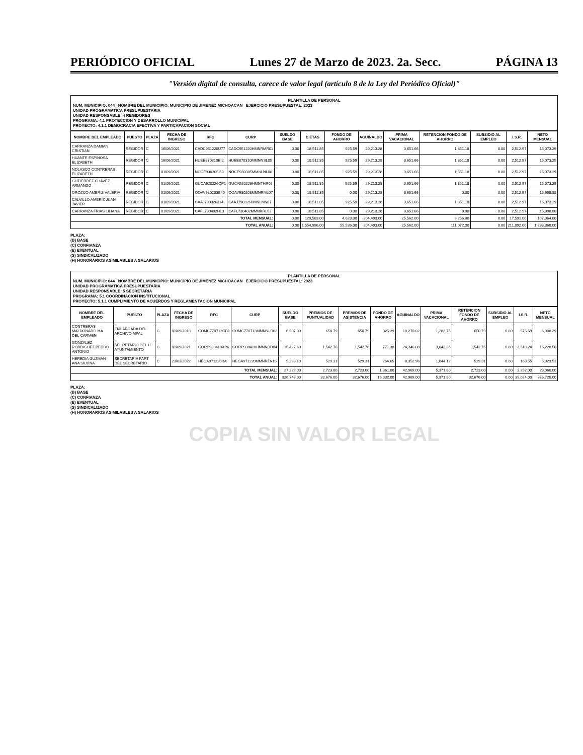PERIÓDICO OFICIAL Lunes 27 de Marzo de 2023. 2a. Secc. PÁGINA 13
"Versión digital de consulta, carece de valor legal (artículo 8 de la Ley del Periódico Oficial)"
PLANTILLA DE PERSONAL
NUM. MUNICIPIO: 044 NOMBRE DEL MUNICIPIO: MUNICIPIO DE JIMENEZ MICHOACAN EJERCICIO PRESUPUESTAL: 2023
UNIDAD PROGRAMATICA PRESUPUESTARIA
UNIDAD RESPONSABLE: 4 REGIDORES
PROGRAMA: 4.1 PROTECCION Y DESARROLLO MUNICIPAL
PROYECTO: 4.1.1 DEMOCRACIA EFECTIVA Y PARTICAPACION SOCIAL
| NOMBRE DEL EMPLEADO | PUESTO | PLAZA | FECHA DE INGRESO | RFC | CURP | SUELDO BASE | DIETAS | FONDO DE AHORRO | AGUINALDO | PRIMA VACACIONAL | RETENCION FONDO DE AHORRO | SUBSIDIO AL EMPLEO | I.S.R. | NETO MENSUAL |
| --- | --- | --- | --- | --- | --- | --- | --- | --- | --- | --- | --- | --- | --- | --- |
| CARRANZA DAMIAN CRISTIAN | REGIDOR | C | 16/06/2021 | CADC951220U77 | CADC951220HMNRMR01 | 0.00 | 18,511.85 | 925.59 | 29,213.28 | 3,651.66 | 1,851.18 | 0.00 | 2,512.97 | 15,073.29 |
| HUANTE ESPINOSA ELIZABETH | REGIDOR | C | 16/06/2021 | HUEE870310EI2 | HUEE870310MMNNSL05 | 0.00 | 18,511.85 | 925.59 | 29,213.28 | 3,651.66 | 1,851.18 | 0.00 | 2,512.97 | 15,073.29 |
| NOLASCO CONTRERAS ELIZABETH | REGIDOR | C | 01/09/2021 | NOCE930305I50 | NOCE930305MMNLNL08 | 0.00 | 18,511.85 | 925.59 | 29,213.28 | 3,651.66 | 1,851.18 | 0.00 | 2,512.97 | 15,073.29 |
| GUTIERREZ CHAVEZ ARMANDO | REGIDOR | C | 01/09/2021 | GUCA920226QP1 | GUCA920226HMNTHR05 | 0.00 | 18,511.85 | 925.59 | 29,213.28 | 3,651.66 | 1,851.18 | 0.00 | 2,512.97 | 15,073.29 |
| OROZCO AMBRIZ VALERIA | REGIDOR | C | 01/09/2021 | OOAV980203B40 | OOAV980203MMNRML07 | 0.00 | 18,511.85 | 0.00 | 29,213.28 | 3,651.66 | 0.00 | 0.00 | 2,512.97 | 15,998.88 |
| CALVILLO AMBRIZ JUAN JAVIER | REGIDOR | C | 01/09/2021 | CAAJ790326314 | CAAJ790326HMNLMN07 | 0.00 | 18,511.85 | 925.59 | 29,213.28 | 3,651.66 | 1,851.18 | 0.00 | 2,512.97 | 15,073.29 |
| CARRANZA FRIAS LILIANA | REGIDOR | C | 01/09/2021 | CAFL730402HL3 | CAFL730402MMNRRL02 | 0.00 | 18,511.85 | 0.00 | 29,213.28 | 3,651.66 | 0.00 | 0.00 | 2,512.97 | 15,998.88 |
| TOTAL MENSUAL: | | | | | | 0.00 | 129,583.00 | 4,628.00 | 204,493.00 | 25,562.00 | 9,256.00 | 0.00 | 17,591.00 | 107,364.00 |
| TOTAL ANUAL: | | | | | | 0.00 | 1,554,996.00 | 55,536.00 | 204,493.00 | 25,562.00 | 111,072.00 | 0.00 | 211,092.00 | 1,288,368.00 |
PLAZA:
(B) BASE
(C) CONFIANZA
(E) EVENTUAL
(S) SINDICALIZADO
(H) HONORARIOS ASIMILABLES A SALARIOS
PLANTILLA DE PERSONAL
NUM. MUNICIPIO: 044 NOMBRE DEL MUNICIPIO: MUNICIPIO DE JIMENEZ MICHOACAN EJERCICIO PRESUPUESTAL: 2023
UNIDAD PROGRAMATICA PRESUPUESTARIA
UNIDAD RESPONSABLE: 5 SECRETARIA
PROGRAMA: 5.1 COORDINACION INSTITUCIONAL
PROYECTO: 5.1.1 CUMPLIMIENTO DE ACUERDOS Y REGLAMENTACION MUNICIPAL
| NOMBRE DEL EMPLEADO | PUESTO | PLAZA | FECHA DE INGRESO | RFC | CURP | SUELDO BASE | PREMIOS DE PUNTUALIDAD | PREMIOS DE ASISTENCIA | FONDO DE AHORRO | AGUINALDO | PRIMA VACACIONAL | RETENCION FONDO DE AHORRO | SUBSIDIO AL EMPLEO | I.S.R. | NETO MENSUAL |
| --- | --- | --- | --- | --- | --- | --- | --- | --- | --- | --- | --- | --- | --- | --- | --- |
| CONTRERAS MALDONADO MA. DEL CARMEN | ENCARGADA DEL ARCHIVO MPAL | C | 01/09/2018 | COMC770713GB1 | COMC770713MMNNLR03 | 6,507.90 | 650.79 | 650.79 | 325.39 | 10,270.02 | 1,283.75 | 650.79 | 0.00 | 575.69 | 6,908.39 |
| GONZALEZ RODRIGUEZ PEDRO ANTONIO | SECRETARIO DEL H. AYUNTAMIENTO | C | 01/09/2021 | GORP930418XP6 | GORP930418HMNNDD04 | 15,427.60 | 1,542.76 | 1,542.76 | 771.38 | 24,346.08 | 3,043.26 | 1,542.76 | 0.00 | 2,513.24 | 15,228.50 |
| HEREDIA GUZMAN ANA SILVINA | SECRETARIA PART DEL SECRETARIO | C | 23/03/2022 | HEGA971220RA | HEGA971220MMNRZN16 | 5,293.10 | 529.31 | 529.31 | 264.65 | 8,352.96 | 1,044.12 | 529.31 | 0.00 | 163.55 | 5,923.51 |
| TOTAL MENSUAL: | | | | | | 27,229.00 | 2,723.00 | 2,723.00 | 1,361.00 | 42,969.00 | 5,371.80 | 2,723.00 | 0.00 | 3,252.00 | 28,060.00 |
| TOTAL ANUAL: | | | | | | 326,748.00 | 32,676.00 | 32,676.00 | 16,332.00 | 42,969.00 | 5,371.80 | 32,676.00 | 0.00 | 39,024.00 | 336,720.00 |
PLAZA:
(B) BASE
(C) CONFIANZA
(E) EVENTUAL
(S) SINDICALIZADO
(H) HONORARIOS ASIMILABLES A SALARIOS
COPIA SIN VALOR LEGAL